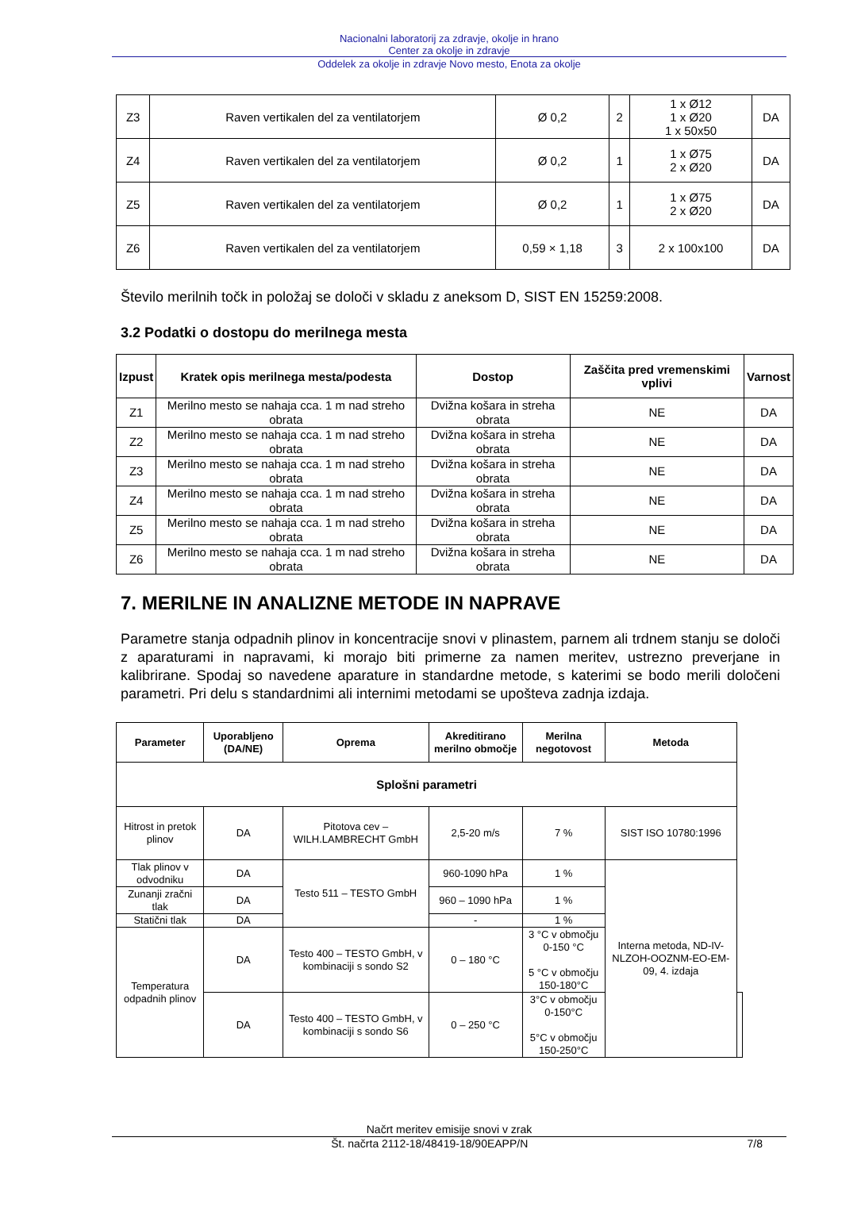Nacionalni laboratorij za zdravje, okolje in hrano
Center za okolje in zdravje
Oddelek za okolje in zdravje Novo mesto, Enota za okolje
| Z3 | Raven vertikalen del za ventilatorjem | Ø 0,2 | 2 | 1 x Ø12 1 x Ø20 1 x 50x50 | DA |
| Z4 | Raven vertikalen del za ventilatorjem | Ø 0,2 | 1 | 1 x Ø75 2 x Ø20 | DA |
| Z5 | Raven vertikalen del za ventilatorjem | Ø 0,2 | 1 | 1 x Ø75 2 x Ø20 | DA |
| Z6 | Raven vertikalen del za ventilatorjem | 0,59 × 1,18 | 3 | 2 x 100x100 | DA |
Število merilnih točk in položaj se določi v skladu z aneksom D, SIST EN 15259:2008.
3.2 Podatki o dostopu do merilnega mesta
| Izpust | Kratek opis merilnega mesta/podesta | Dostop | Zaščita pred vremenskimi vplivi | Varnost |
| --- | --- | --- | --- | --- |
| Z1 | Merilno mesto se nahaja cca. 1 m nad streho obrata | Dvižna košara in streha obrata | NE | DA |
| Z2 | Merilno mesto se nahaja cca. 1 m nad streho obrata | Dvižna košara in streha obrata | NE | DA |
| Z3 | Merilno mesto se nahaja cca. 1 m nad streho obrata | Dvižna košara in streha obrata | NE | DA |
| Z4 | Merilno mesto se nahaja cca. 1 m nad streho obrata | Dvižna košara in streha obrata | NE | DA |
| Z5 | Merilno mesto se nahaja cca. 1 m nad streho obrata | Dvižna košara in streha obrata | NE | DA |
| Z6 | Merilno mesto se nahaja cca. 1 m nad streho obrata | Dvižna košara in streha obrata | NE | DA |
7. MERILNE IN ANALIZNE METODE IN NAPRAVE
Parametre stanja odpadnih plinov in koncentracije snovi v plinastem, parnem ali trdnem stanju se določi z aparaturami in napravami, ki morajo biti primerne za namen meritev, ustrezno preverjane in kalibrirane. Spodaj so navedene aparature in standardne metode, s katerimi se bodo merili določeni parametri. Pri delu s standardnimi ali internimi metodami se upošteva zadnja izdaja.
| Parameter | Uporabljeno (DA/NE) | Oprema | Akreditirano merilno območje | Merilna negotovost | Metoda | |
| --- | --- | --- | --- | --- | --- | --- |
| Splošni parametri | | | | | | |
| Hitrost in pretok plinov | DA | Pitotova cev – WILH.LAMBRECHT GmbH | 2,5-20 m/s | 7 % | SIST ISO 10780:1996 | |
| Tlak plinov v odvodniku | DA | Testo 511 – TESTO GmbH | 960-1090 hPa | 1 % | Interna metoda, ND-IV-NLZOH-OOZNM-EO-EM-09, 4. izdaja | |
| Zunanji zračni tlak | DA | | 960 – 1090 hPa | 1 % | | |
| Statični tlak | DA | | - | 1 % | | |
| Temperatura odpadnih plinov | DA | Testo 400 – TESTO GmbH, v kombinaciji s sondo S2 | 0 – 180 °C | 3 °C v območju 0-150 °C 5 °C v območju 150-180°C | | |
| | DA | Testo 400 – TESTO GmbH, v kombinaciji s sondo S6 | 0 – 250 °C | 3°C v območju 0-150°C 5°C v območju 150-250°C | | |
Načrt meritev emisije snovi v zrak
Št. načrta 2112-18/48419-18/90EAPP/N 7/8